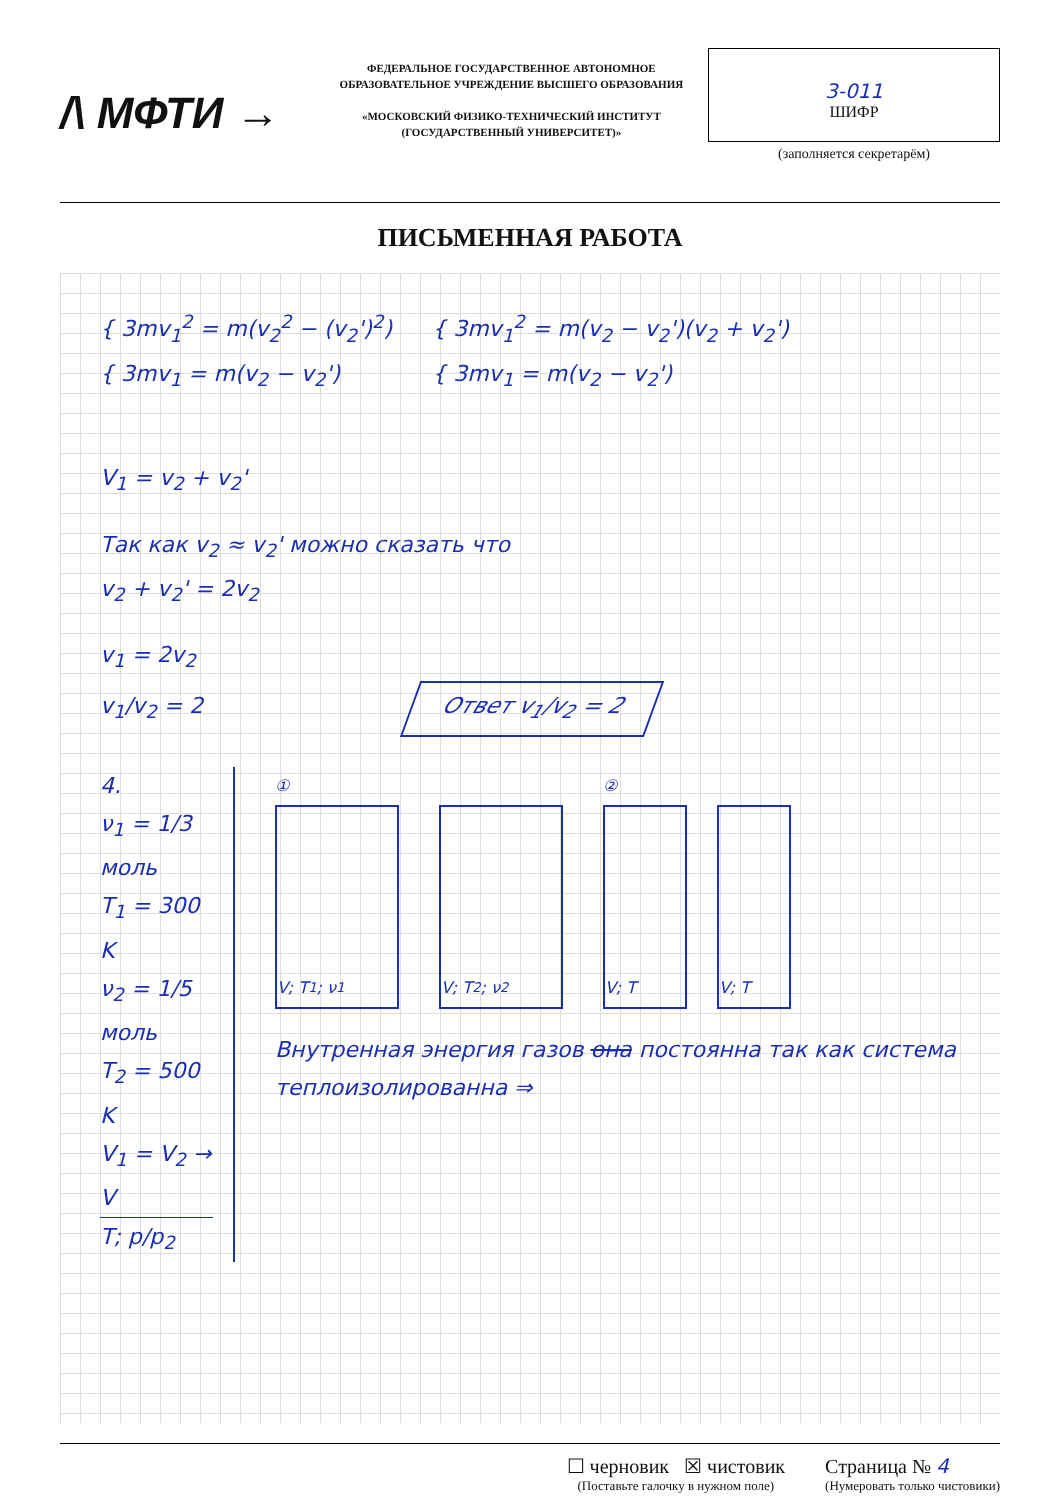/\ МФТИ →
ФЕДЕРАЛЬНОЕ ГОСУДАРСТВЕННОЕ АВТОНОМНОЕ ОБРАЗОВАТЕЛЬНОЕ УЧРЕЖДЕНИЕ ВЫСШЕГО ОБРАЗОВАНИЯ
«МОСКОВСКИЙ ФИЗИКО-ТЕХНИЧЕСКИЙ ИНСТИТУТ (ГОСУДАРСТВЕННЫЙ УНИВЕРСИТЕТ)»
3-011
ШИФР
(заполняется секретарём)
ПИСЬМЕННАЯ РАБОТА
{ 3mv<sub>1</sub><sup>2</sup> = m(v<sub>2</sub><sup>2</sup> − (v<sub>2</sub>')<sup>2</sup>)
{ 3mv<sub>1</sub> = m(v<sub>2</sub> − v<sub>2</sub>')
{ 3mv<sub>1</sub><sup>2</sup> = m(v<sub>2</sub> − v<sub>2</sub>')(v<sub>2</sub> + v<sub>2</sub>')
{ 3mv<sub>1</sub> = m(v<sub>2</sub> − v<sub>2</sub>')
V<sub>1</sub> = v<sub>2</sub> + v<sub>2</sub>'
Так как v<sub>2</sub> ≈ v<sub>2</sub>' можно сказать что
v<sub>2</sub> + v<sub>2</sub>' = 2v<sub>2</sub>
v<sub>1</sub> = 2v<sub>2</sub>
v<sub>1</sub>/v<sub>2</sub> = 2 Ответ v<sub>1</sub>/v<sub>2</sub> = 2
4.
ν<sub>1</sub> = 1/3 моль
T<sub>1</sub> = 300 K
ν<sub>2</sub> = 1/5 моль
T<sub>2</sub> = 500 K
V<sub>1</sub> = V<sub>2</sub> → V
T; p/p<sub>2</sub>
①
V; T<sub>1</sub>; ν<sub>1</sub> V; T<sub>2</sub>; ν<sub>2</sub>
②
V; T V; T
Внутренная энергия газов она постоянна так как система теплоизолированна ⇒
☐ черновик ☒ чистовик
(Поставьте галочку в нужном поле)
Страница № 4
(Нумеровать только чистовики)